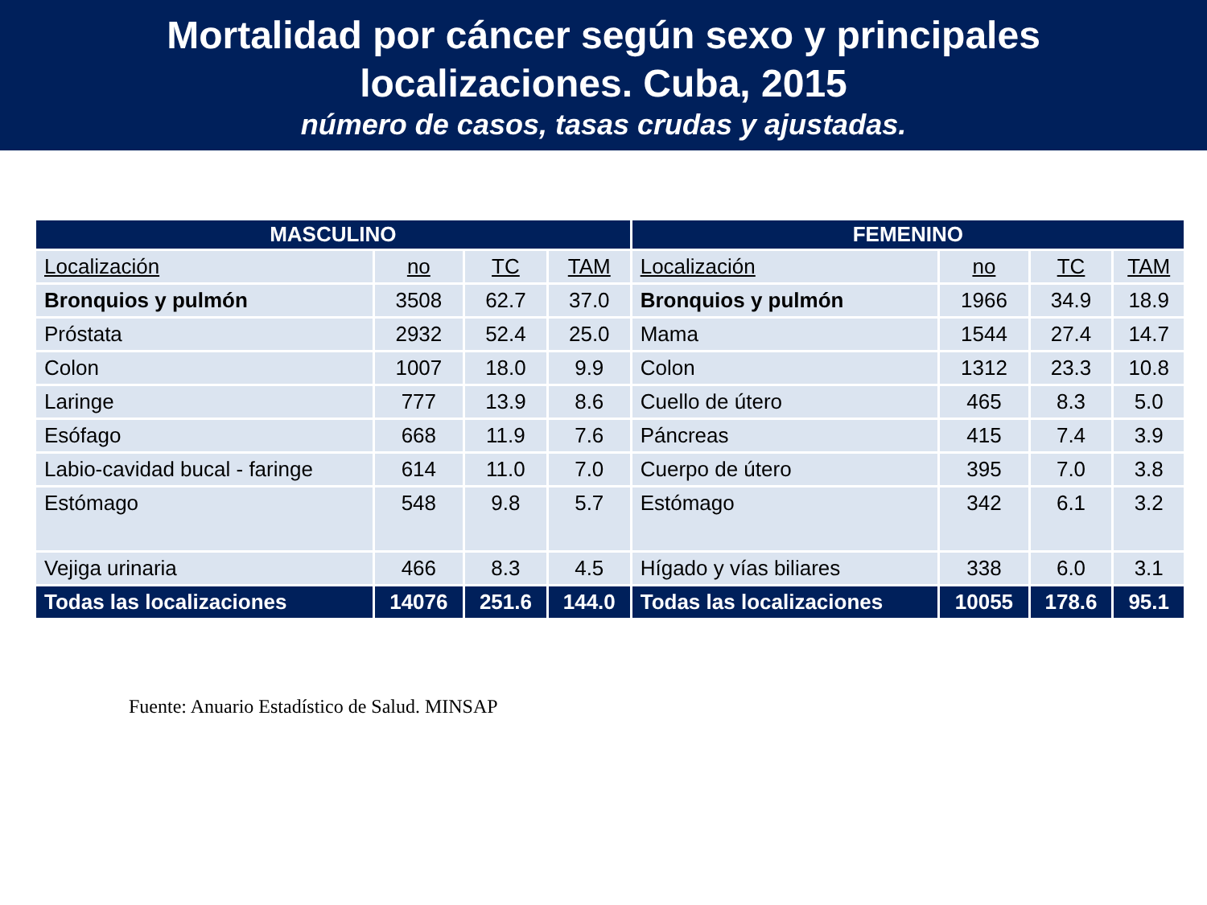Mortalidad por cáncer según sexo y principales
localizaciones. Cuba, 2015
número de casos, tasas crudas y ajustadas.
| MASCULINO | | | | FEMENINO | | | |
| --- | --- | --- | --- | --- | --- | --- | --- |
| Localización | no | TC | TAM | Localización | no | TC | TAM |
| Bronquios y pulmón | 3508 | 62.7 | 37.0 | Bronquios y pulmón | 1966 | 34.9 | 18.9 |
| Próstata | 2932 | 52.4 | 25.0 | Mama | 1544 | 27.4 | 14.7 |
| Colon | 1007 | 18.0 | 9.9 | Colon | 1312 | 23.3 | 10.8 |
| Laringe | 777 | 13.9 | 8.6 | Cuello de útero | 465 | 8.3 | 5.0 |
| Esófago | 668 | 11.9 | 7.6 | Páncreas | 415 | 7.4 | 3.9 |
| Labio-cavidad bucal - faringe | 614 | 11.0 | 7.0 | Cuerpo de útero | 395 | 7.0 | 3.8 |
| Estómago | 548 | 9.8 | 5.7 | Estómago | 342 | 6.1 | 3.2 |
| Vejiga urinaria | 466 | 8.3 | 4.5 | Hígado y vías biliares | 338 | 6.0 | 3.1 |
| Todas las localizaciones | 14076 | 251.6 | 144.0 | Todas las localizaciones | 10055 | 178.6 | 95.1 |
Fuente: Anuario Estadístico de Salud. MINSAP